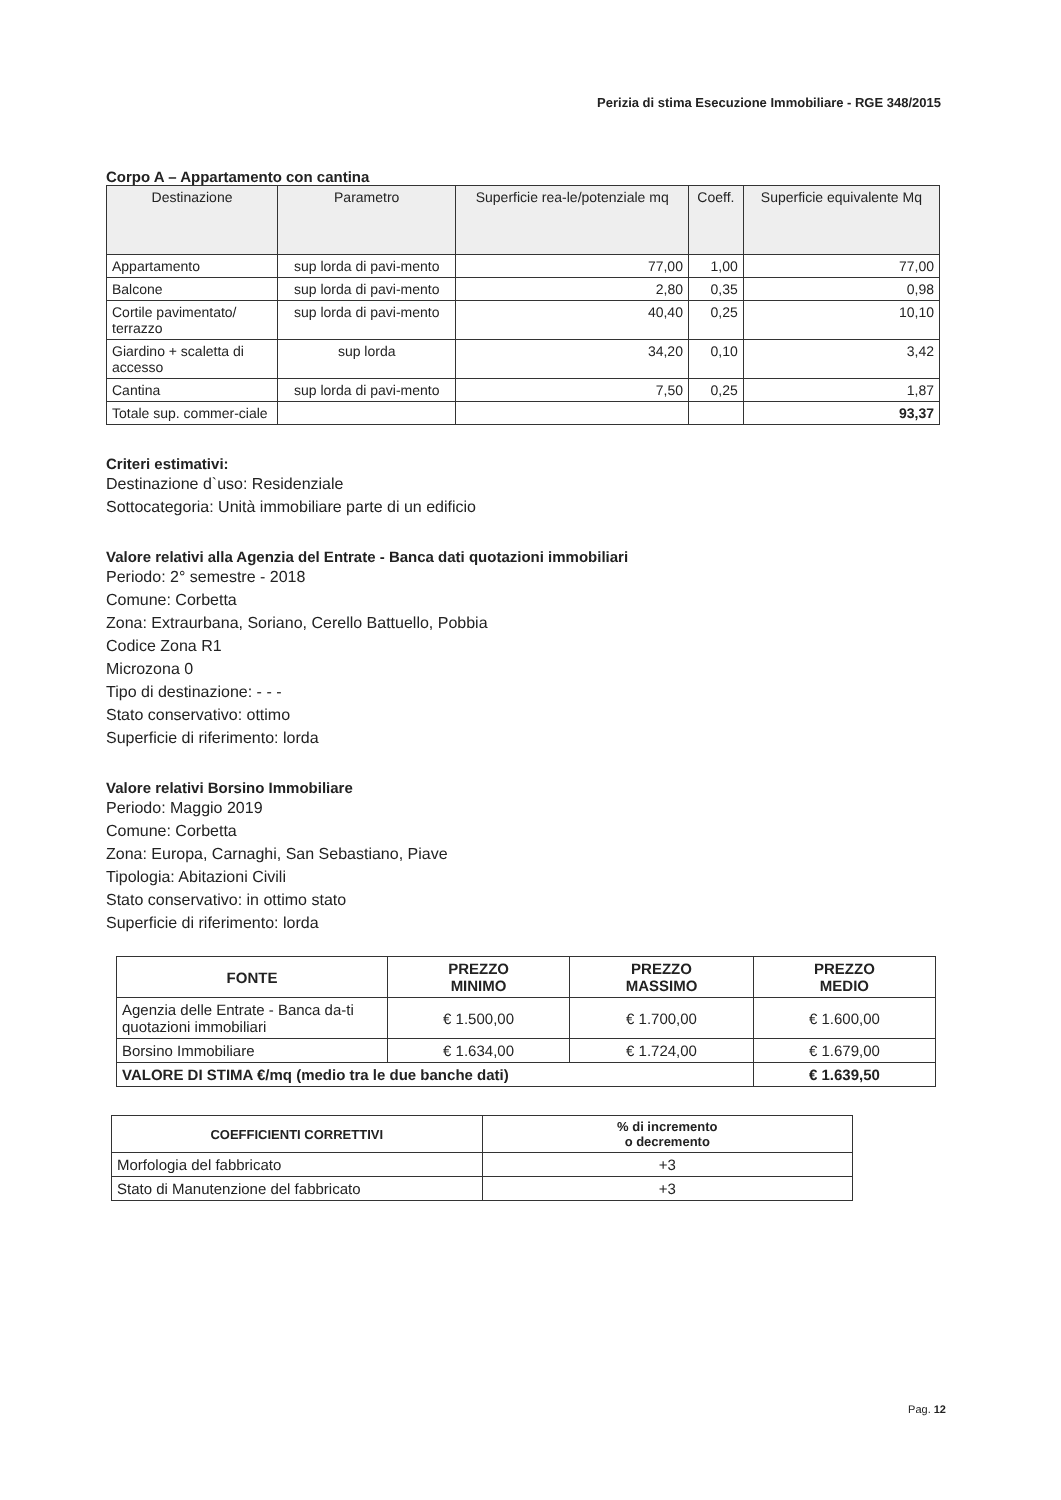Perizia di stima Esecuzione Immobiliare - RGE 348/2015
Corpo A – Appartamento con cantina
| Destinazione | Parametro | Superficie rea-le/potenziale mq | Coeff. | Superficie equivalente Mq |
| --- | --- | --- | --- | --- |
| Appartamento | sup lorda di pavi-mento | 77,00 | 1,00 | 77,00 |
| Balcone | sup lorda di pavi-mento | 2,80 | 0,35 | 0,98 |
| Cortile pavimentato/ terrazzo | sup lorda di pavi-mento | 40,40 | 0,25 | 10,10 |
| Giardino + scaletta di accesso | sup lorda | 34,20 | 0,10 | 3,42 |
| Cantina | sup lorda di pavi-mento | 7,50 | 0,25 | 1,87 |
| Totale sup. commer-ciale | | | | 93,37 |
Criteri estimativi:
Destinazione d`uso: Residenziale
Sottocategoria: Unità immobiliare parte di un edificio
Valore relativi alla Agenzia del Entrate - Banca dati quotazioni immobiliari
Periodo: 2° semestre - 2018
Comune: Corbetta
Zona: Extraurbana, Soriano, Cerello Battuello, Pobbia
Codice Zona R1
Microzona 0
Tipo di destinazione: - - -
Stato conservativo: ottimo
Superficie di riferimento: lorda
Valore relativi Borsino Immobiliare
Periodo: Maggio 2019
Comune: Corbetta
Zona: Europa, Carnaghi, San Sebastiano, Piave
Tipologia: Abitazioni Civili
Stato conservativo: in ottimo stato
Superficie di riferimento: lorda
| FONTE | PREZZO MINIMO | PREZZO MASSIMO | PREZZO MEDIO |
| --- | --- | --- | --- |
| Agenzia delle Entrate - Banca da-ti quotazioni immobiliari | € 1.500,00 | € 1.700,00 | € 1.600,00 |
| Borsino Immobiliare | € 1.634,00 | € 1.724,00 | € 1.679,00 |
| VALORE DI STIMA €/mq (medio tra le due banche dati) | | | € 1.639,50 |
| COEFFICIENTI CORRETTIVI | % di incremento o decremento |
| --- | --- |
| Morfologia del fabbricato | +3 |
| Stato di Manutenzione del fabbricato | +3 |
Pag. 12